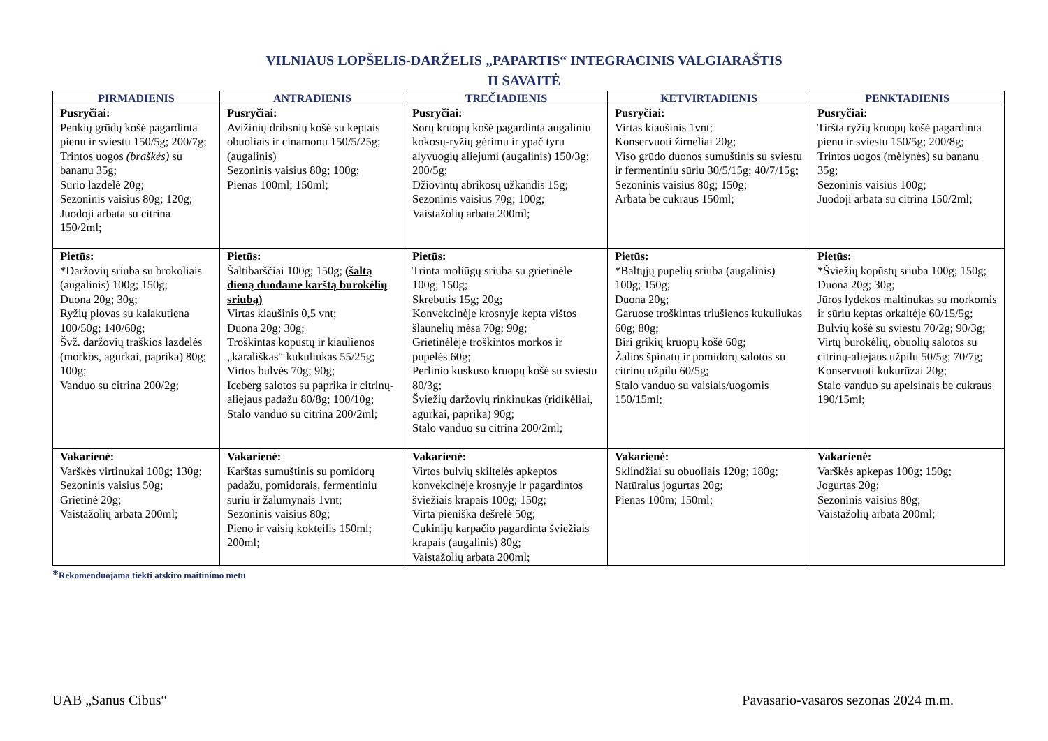VILNIAUS LOPŠELIS-DARŽELIS „PAPARTIS“ INTEGRACINIS VALGIARAŠTIS
II SAVAITĖ
| PIRMADIENIS | ANTRADIENIS | TREČIADIENIS | KETVIRTADIENIS | PENKTADIENIS |
| --- | --- | --- | --- | --- |
| Pusryčiai: Penkių grūdų košė pagardinta pienu ir sviestu 150/5g; 200/7g; Trintos uogos (braškės) su bananu 35g; Sūrio lazdelė 20g; Sezoninis vaisius 80g; 120g; Juodoji arbata su citrina 150/2ml; | Pusryčiai: Avižinių dribsnių košė su keptais obuoliais ir cinamonu 150/5/25g; (augalinis) Sezoninis vaisius 80g; 100g; Pienas 100ml; 150ml; | Pusryčiai: Sorų kruopų košė pagardinta augaliniu kokosų-ryžių gėrimu ir ypač tyru alyvuogių aliejumi (augalinis) 150/3g; 200/5g; Džiovintų abrikosų užkandis 15g; Sezoninis vaisius 70g; 100g; Vaistažolių arbata 200ml; | Pusryčiai: Virtas kiaušinis 1vnt; Konservuoti žirneliai 20g; Viso grūdo duonos sumuštinis su sviestu ir fermentiniu sūriu 30/5/15g; 40/7/15g; Sezoninis vaisius 80g; 150g; Arbata be cukraus 150ml; | Pusryčiai: Tiršta ryžių kruopų košė pagardinta pienu ir sviestu 150/5g; 200/8g; Trintos uogos (mėlynės) su bananu 35g; Sezoninis vaisius 100g; Juodoji arbata su citrina 150/2ml; |
| Pietūs: *Daržovių sriuba su brokoliais (augalinis) 100g; 150g; Duona 20g; 30g; Ryžių plovas su kalakutiena 100/50g; 140/60g; Švž. daržovių traškios lazdelės (morkos, agurkai, paprika) 80g; 100g; Vanduo su citrina 200/2g; | Pietūs: Šaltibarščiai 100g; 150g; (šaltą dieną duodame karštą burokėlių sriubą) Virtas kiaušinis 0,5 vnt; Duona 20g; 30g; Troškintas kopūstų ir kiaulienos „karališkas“ kukuliukas 55/25g; Virtos bulvės 70g; 90g; Iceberg salotos su paprika ir citrinų-aliejaus padažu 80/8g; 100/10g; Stalo vanduo su citrina 200/2ml; | Pietūs: Trinta moliūgų sriuba su grietinėle 100g; 150g; Skrebutis 15g; 20g; Konvekcinėje krosnyje kepta vištos šlaunelių mėsa 70g; 90g; Grietinėlėje troškintos morkos ir pupelės 60g; Perlinio kuskuso kruopų košė su sviestu 80/3g; Šviežių daržovių rinkinukas (ridikėliai, agurkai, paprika) 90g; Stalo vanduo su citrina 200/2ml; | Pietūs: *Baltųjų pupelių sriuba (augalinis) 100g; 150g; Duona 20g; Garuose troškintas triušienos kukuliukas 60g; 80g; Biri grikių kruopų košė 60g; Žalios špinatų ir pomidorų salotos su citrinų užpilu 60/5g; Stalo vanduo su vaisiais/uogomis 150/15ml; | Pietūs: *Šviežių kopūstų sriuba 100g; 150g; Duona 20g; 30g; Jūros lydekos maltinukas su morkomis ir sūriu keptas orkaitėje 60/15/5g; Bulvių košė su sviestu 70/2g; 90/3g; Virtų burokėlių, obuolių salotos su citrinų-aliejaus užpilu 50/5g; 70/7g; Konservuoti kukurūzai 20g; Stalo vanduo su apelsinais be cukraus 190/15ml; |
| Vakarienė: Varškės virtinukai 100g; 130g; Sezoninis vaisius 50g; Grietinė 20g; Vaistažolių arbata 200ml; | Vakarienė: Karštas sumuštinis su pomidorų padažu, pomidorais, fermentiniu sūriu ir žalumynais 1vnt; Sezoninis vaisius 80g; Pieno ir vaisių kokteilis 150ml; 200ml; | Vakarienė: Virtos bulvių skiltelės apkeptos konvekcinėje krosnyje ir pagardintos šviežiais krapais 100g; 150g; Virta pieniška dešrelė 50g; Cukinijų karpačio pagardinta šviežiais krapais (augalinis) 80g; Vaistažolių arbata 200ml; | Vakarienė: Sklindžiai su obuoliais 120g; 180g; Natūralus jogurtas 20g; Pienas 100m; 150ml; | Vakarienė: Varškės apkepas 100g; 150g; Jogurtas 20g; Sezoninis vaisius 80g; Vaistažolių arbata 200ml; |
*Rekomenduojama tiekti atskiro maitinimo metu
UAB „Sanus Cibus“ Pavasario-vasaros sezonas 2024 m.m.